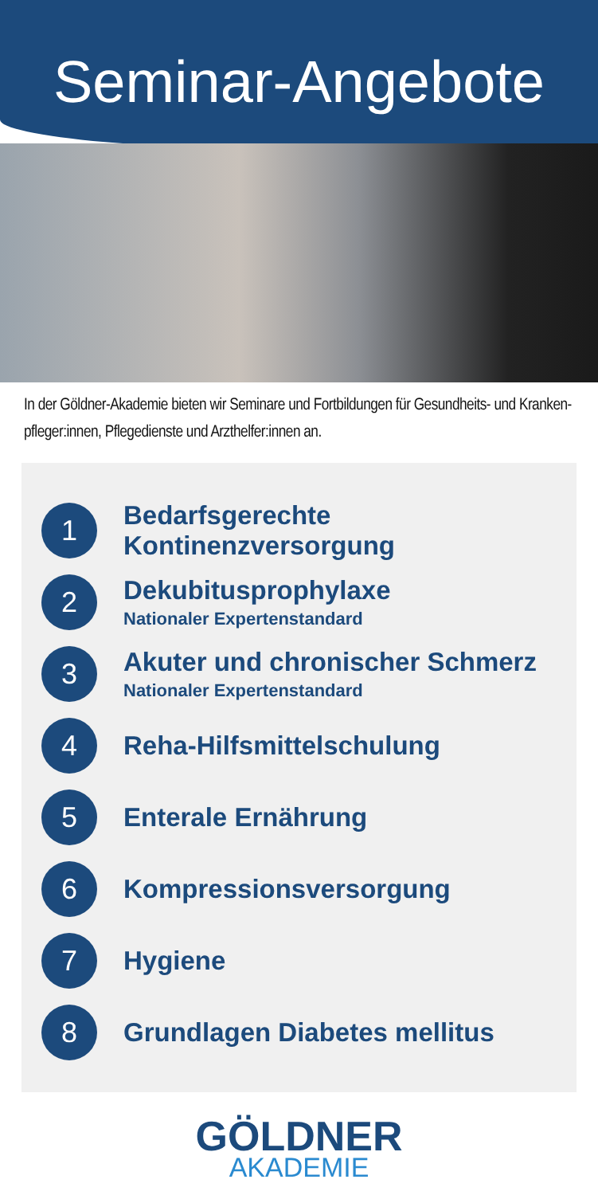Seminar-Angebote
In der Göldner-Akademie bieten wir Seminare und Fortbildungen für Gesundheits- und Kranken-pfleger:innen, Pflegedienste und Arzthelfer:innen an.
1
Bedarfsgerechte Kontinenzversorgung
2
Dekubitusprophylaxe
Nationaler Expertenstandard
3
Akuter und chronischer Schmerz
Nationaler Expertenstandard
4
Reha-Hilfsmittelschulung
5
Enterale Ernährung
6
Kompressionsversorgung
7
Hygiene
8
Grundlagen Diabetes mellitus
GÖLDNER
AKADEMIE